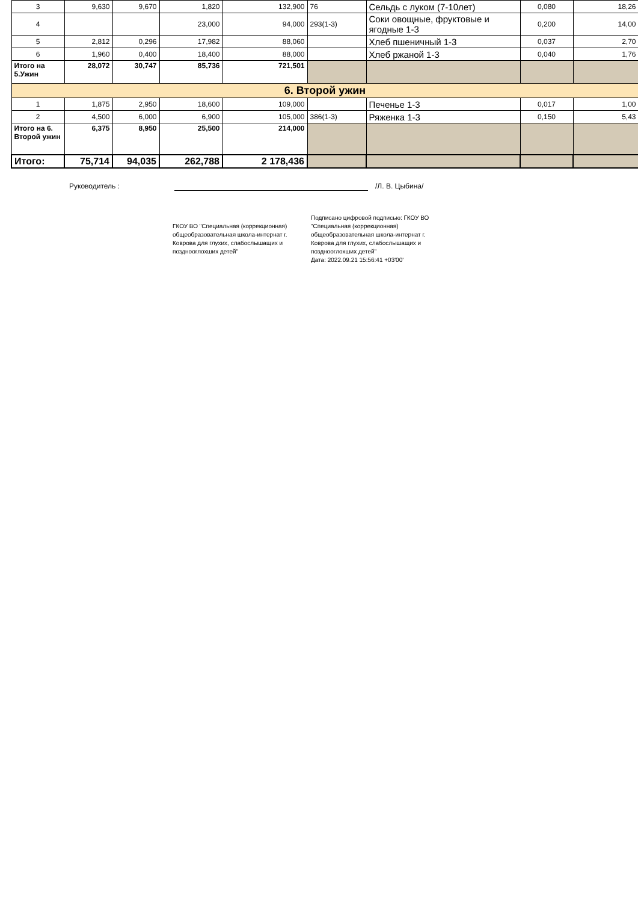| 3 | 9,630 | 9,670 | 1,820 | 132,900 | 76 | Сельдь с луком (7-10лет) | 0,080 | 18,26 |
| 4 | | | 23,000 | 94,000 | 293(1-3) | Соки овощные, фруктовые и ягодные 1-3 | 0,200 | 14,00 |
| 5 | 2,812 | 0,296 | 17,982 | 88,060 | | Хлеб пшеничный 1-3 | 0,037 | 2,70 |
| 6 | 1,960 | 0,400 | 18,400 | 88,000 | | Хлеб ржаной 1-3 | 0,040 | 1,76 |
| Итого на 5.Ужин | 28,072 | 30,747 | 85,736 | 721,501 | | | | |
| 6. Второй ужин | | | | | | | | |
| 1 | 1,875 | 2,950 | 18,600 | 109,000 | | Печенье 1-3 | 0,017 | 1,00 |
| 2 | 4,500 | 6,000 | 6,900 | 105,000 | 386(1-3) | Ряженка 1-3 | 0,150 | 5,43 |
| Итого на 6. Второй ужин | 6,375 | 8,950 | 25,500 | 214,000 | | | | |
| Итого: | 75,714 | 94,035 | 262,788 | 2 178,436 | | | | |
Руководитель : /Л. В. Цыбина/
ГКОУ ВО "Специальная (коррекционная) общеобразовательная школа-интернат г. Коврова для глухих, слабослышащих и позднооглохших детей"
Подписано цифровой подписью: ГКОУ ВО "Специальная (коррекционная) общеобразовательная школа-интернат г. Коврова для глухих, слабослышащих и позднооглохших детей"
Дата: 2022.09.21 15:56:41 +03'00'